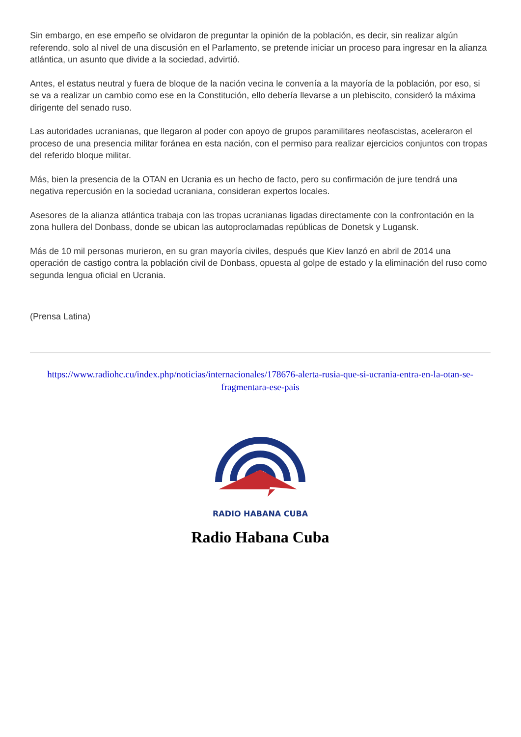Sin embargo, en ese empeño se olvidaron de preguntar la opinión de la población, es decir, sin realizar algún referendo, solo al nivel de una discusión en el Parlamento, se pretende iniciar un proceso para ingresar en la alianza atlántica, un asunto que divide a la sociedad, advirtió.
Antes, el estatus neutral y fuera de bloque de la nación vecina le convenía a la mayoría de la población, por eso, si se va a realizar un cambio como ese en la Constitución, ello debería llevarse a un plebiscito, consideró la máxima dirigente del senado ruso.
Las autoridades ucranianas, que llegaron al poder con apoyo de grupos paramilitares neofascistas, aceleraron el proceso de una presencia militar foránea en esta nación, con el permiso para realizar ejercicios conjuntos con tropas del referido bloque militar.
Más, bien la presencia de la OTAN en Ucrania es un hecho de facto, pero su confirmación de jure tendrá una negativa repercusión en la sociedad ucraniana, consideran expertos locales.
Asesores de la alianza atlántica trabaja con las tropas ucranianas ligadas directamente con la confrontación en la zona hullera del Donbass, donde se ubican las autoproclamadas repúblicas de Donetsk y Lugansk.
Más de 10 mil personas murieron, en su gran mayoría civiles, después que Kiev lanzó en abril de 2014 una operación de castigo contra la población civil de Donbass, opuesta al golpe de estado y la eliminación del ruso como segunda lengua oficial en Ucrania.
(Prensa Latina)
https://www.radiohc.cu/index.php/noticias/internacionales/178676-alerta-rusia-que-si-ucrania-entra-en-la-otan-se-fragmentara-ese-pais
RADIO HABANA CUBA
Radio Habana Cuba